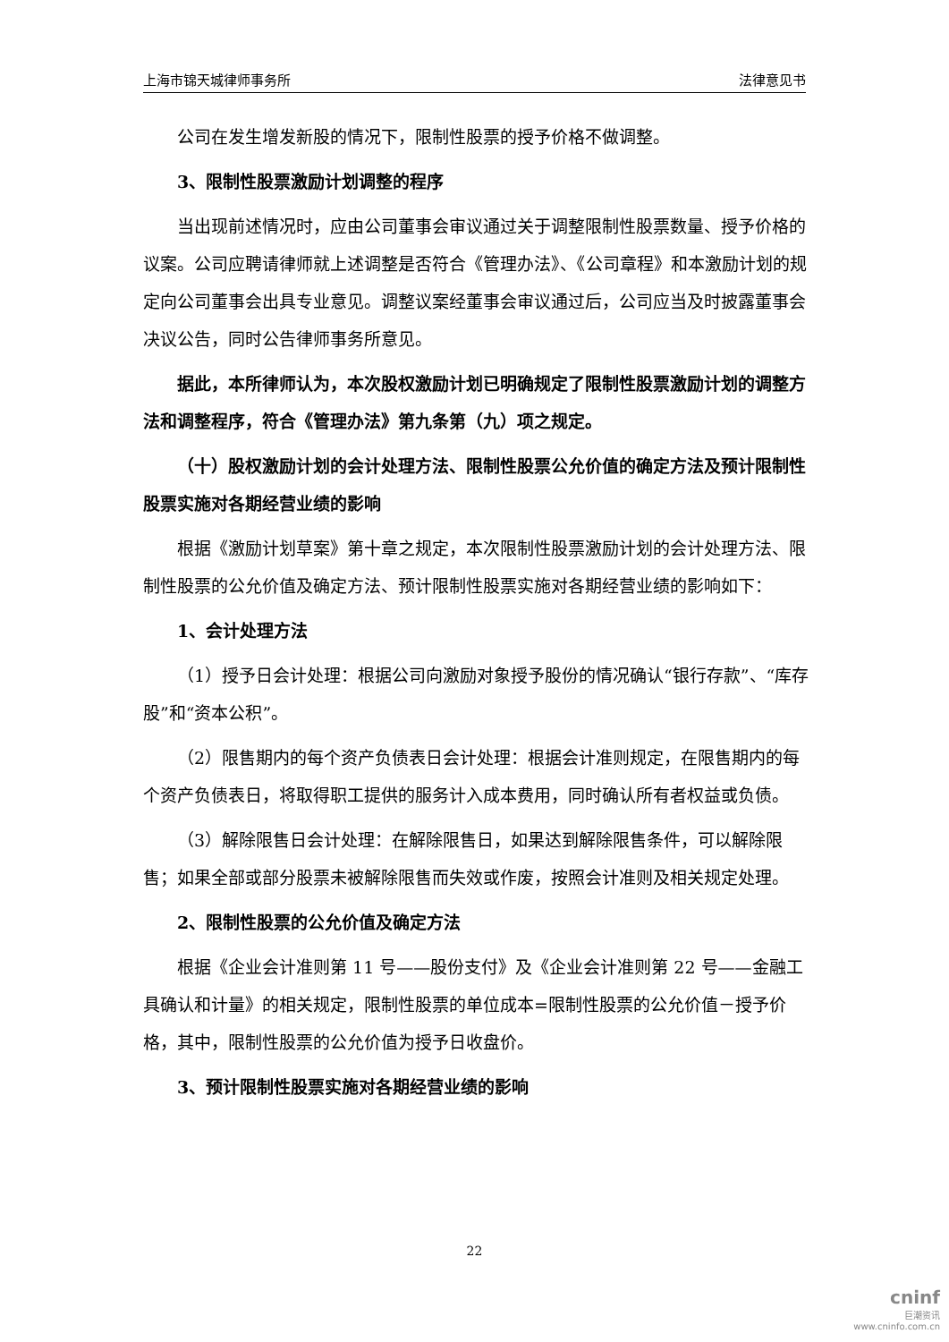上海市锦天城律师事务所 法律意见书
公司在发生增发新股的情况下，限制性股票的授予价格不做调整。
3、限制性股票激励计划调整的程序
当出现前述情况时，应由公司董事会审议通过关于调整限制性股票数量、授予价格的议案。公司应聘请律师就上述调整是否符合《管理办法》、《公司章程》和本激励计划的规定向公司董事会出具专业意见。调整议案经董事会审议通过后，公司应当及时披露董事会决议公告，同时公告律师事务所意见。
据此，本所律师认为，本次股权激励计划已明确规定了限制性股票激励计划的调整方法和调整程序，符合《管理办法》第九条第（九）项之规定。
（十）股权激励计划的会计处理方法、限制性股票公允价值的确定方法及预计限制性股票实施对各期经营业绩的影响
根据《激励计划草案》第十章之规定，本次限制性股票激励计划的会计处理方法、限制性股票的公允价值及确定方法、预计限制性股票实施对各期经营业绩的影响如下：
1、会计处理方法
（1）授予日会计处理：根据公司向激励对象授予股份的情况确认“银行存款”、“库存股”和“资本公积”。
（2）限售期内的每个资产负债表日会计处理：根据会计准则规定，在限售期内的每个资产负债表日，将取得职工提供的服务计入成本费用，同时确认所有者权益或负债。
（3）解除限售日会计处理：在解除限售日，如果达到解除限售条件，可以解除限售；如果全部或部分股票未被解除限售而失效或作废，按照会计准则及相关规定处理。
2、限制性股票的公允价值及确定方法
根据《企业会计准则第 11 号——股份支付》及《企业会计准则第 22 号——金融工具确认和计量》的相关规定，限制性股票的单位成本=限制性股票的公允价值－授予价格，其中，限制性股票的公允价值为授予日收盘价。
3、预计限制性股票实施对各期经营业绩的影响
22
cninf
巨潮资讯
www.cninfo.com.cn